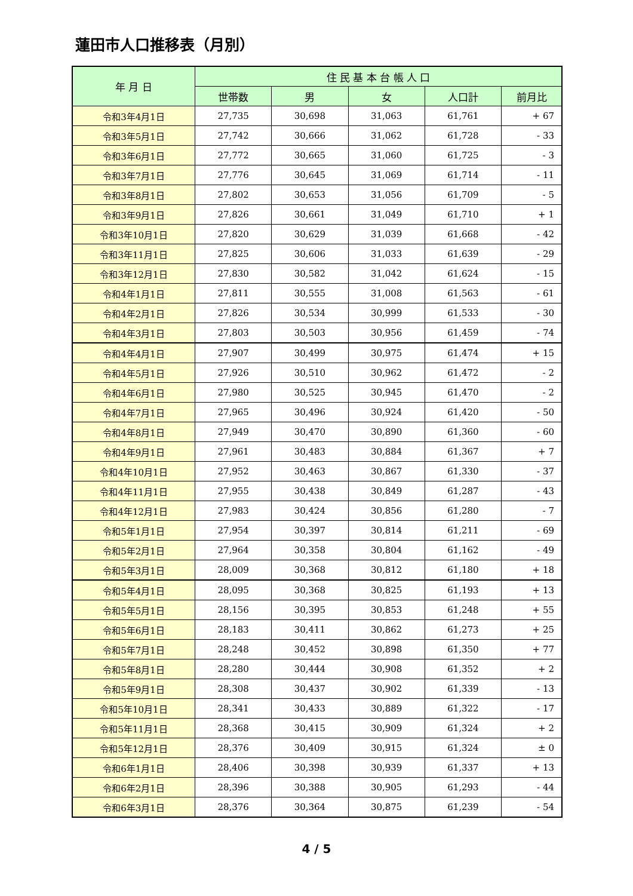蓮田市人口推移表（月別）
| 年 月 日 | 住 民 基 本 台 帳 人 口 | | | | |
| --- | --- | --- | --- | --- | --- |
| | 世帯数 | 男 | 女 | 人口計 | 前月比 |
| 令和3年4月1日 | 27,735 | 30,698 | 31,063 | 61,761 | + 67 |
| 令和3年5月1日 | 27,742 | 30,666 | 31,062 | 61,728 | - 33 |
| 令和3年6月1日 | 27,772 | 30,665 | 31,060 | 61,725 | - 3 |
| 令和3年7月1日 | 27,776 | 30,645 | 31,069 | 61,714 | - 11 |
| 令和3年8月1日 | 27,802 | 30,653 | 31,056 | 61,709 | - 5 |
| 令和3年9月1日 | 27,826 | 30,661 | 31,049 | 61,710 | + 1 |
| 令和3年10月1日 | 27,820 | 30,629 | 31,039 | 61,668 | - 42 |
| 令和3年11月1日 | 27,825 | 30,606 | 31,033 | 61,639 | - 29 |
| 令和3年12月1日 | 27,830 | 30,582 | 31,042 | 61,624 | - 15 |
| 令和4年1月1日 | 27,811 | 30,555 | 31,008 | 61,563 | - 61 |
| 令和4年2月1日 | 27,826 | 30,534 | 30,999 | 61,533 | - 30 |
| 令和4年3月1日 | 27,803 | 30,503 | 30,956 | 61,459 | - 74 |
| 令和4年4月1日 | 27,907 | 30,499 | 30,975 | 61,474 | + 15 |
| 令和4年5月1日 | 27,926 | 30,510 | 30,962 | 61,472 | - 2 |
| 令和4年6月1日 | 27,980 | 30,525 | 30,945 | 61,470 | - 2 |
| 令和4年7月1日 | 27,965 | 30,496 | 30,924 | 61,420 | - 50 |
| 令和4年8月1日 | 27,949 | 30,470 | 30,890 | 61,360 | - 60 |
| 令和4年9月1日 | 27,961 | 30,483 | 30,884 | 61,367 | + 7 |
| 令和4年10月1日 | 27,952 | 30,463 | 30,867 | 61,330 | - 37 |
| 令和4年11月1日 | 27,955 | 30,438 | 30,849 | 61,287 | - 43 |
| 令和4年12月1日 | 27,983 | 30,424 | 30,856 | 61,280 | - 7 |
| 令和5年1月1日 | 27,954 | 30,397 | 30,814 | 61,211 | - 69 |
| 令和5年2月1日 | 27,964 | 30,358 | 30,804 | 61,162 | - 49 |
| 令和5年3月1日 | 28,009 | 30,368 | 30,812 | 61,180 | + 18 |
| 令和5年4月1日 | 28,095 | 30,368 | 30,825 | 61,193 | + 13 |
| 令和5年5月1日 | 28,156 | 30,395 | 30,853 | 61,248 | + 55 |
| 令和5年6月1日 | 28,183 | 30,411 | 30,862 | 61,273 | + 25 |
| 令和5年7月1日 | 28,248 | 30,452 | 30,898 | 61,350 | + 77 |
| 令和5年8月1日 | 28,280 | 30,444 | 30,908 | 61,352 | + 2 |
| 令和5年9月1日 | 28,308 | 30,437 | 30,902 | 61,339 | - 13 |
| 令和5年10月1日 | 28,341 | 30,433 | 30,889 | 61,322 | - 17 |
| 令和5年11月1日 | 28,368 | 30,415 | 30,909 | 61,324 | + 2 |
| 令和5年12月1日 | 28,376 | 30,409 | 30,915 | 61,324 | ± 0 |
| 令和6年1月1日 | 28,406 | 30,398 | 30,939 | 61,337 | + 13 |
| 令和6年2月1日 | 28,396 | 30,388 | 30,905 | 61,293 | - 44 |
| 令和6年3月1日 | 28,376 | 30,364 | 30,875 | 61,239 | - 54 |
4 / 5